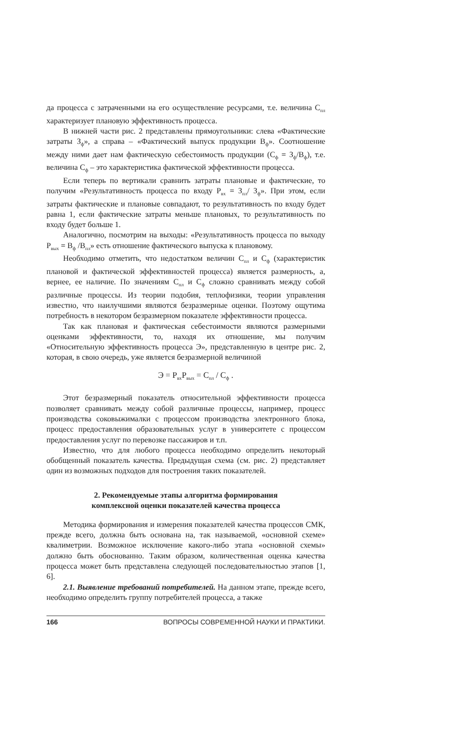да процесса с затраченными на его осуществление ресурсами, т.е. величина С<sub>пл</sub> характеризует плановую эффективность процесса.
В нижней части рис. 2 представлены прямоугольники: слева «Фактические затраты З<sub>ф</sub>», а справа – «Фактический выпуск продукции В<sub>ф</sub>». Соотношение между ними дает нам фактическую себестоимость продукции (С<sub>ф</sub> = З<sub>ф</sub>/В<sub>ф</sub>), т.е. величина С<sub>ф</sub> – это характеристика фактической эффективности процесса.
Если теперь по вертикали сравнить затраты плановые и фактические, то получим «Результативность процесса по входу Р<sub>вх</sub> = З<sub>пл</sub>/ З<sub>ф</sub>». При этом, если затраты фактические и плановые совпадают, то результативность по входу будет равна 1, если фактические затраты меньше плановых, то результативность по входу будет больше 1.
Аналогично, посмотрим на выходы: «Результативность процесса по выходу Р<sub>вых</sub> = В<sub>ф</sub> /В<sub>пл</sub>» есть отношение фактического выпуска к плановому.
Необходимо отметить, что недостатком величин С<sub>пл</sub> и С<sub>ф</sub> (характеристик плановой и фактической эффективностей процесса) является размерность, а, вернее, ее наличие. По значениям С<sub>пл</sub> и С<sub>ф</sub> сложно сравнивать между собой различные процессы. Из теории подобия, теплофизики, теории управления известно, что наилучшими являются безразмерные оценки. Поэтому ощутима потребность в некотором безразмерном показателе эффективности процесса.
Так как плановая и фактическая себестоимости являются размерными оценками эффективности, то, находя их отношение, мы получим «Относительную эффективность процесса Э», представленную в центре рис. 2, которая, в свою очередь, уже является безразмерной величиной
Э = Р<sub>вх</sub>Р<sub>вых</sub> = С<sub>пл</sub> / С<sub>ф</sub> .
Этот безразмерный показатель относительной эффективности процесса позволяет сравнивать между собой различные процессы, например, процесс производства соковыжималки с процессом производства электронного блока, процесс предоставления образовательных услуг в университете с процессом предоставления услуг по перевозке пассажиров и т.п.
Известно, что для любого процесса необходимо определить некоторый обобщенный показатель качества. Предыдущая схема (см. рис. 2) представляет один из возможных подходов для построения таких показателей.
2. Рекомендуемые этапы алгоритма формирования
комплексной оценки показателей качества процесса
Методика формирования и измерения показателей качества процессов СМК, прежде всего, должна быть основана на, так называемой, «основной схеме» квалиметрии. Возможное исключение какого-либо этапа «основной схемы» должно быть обоснованно. Таким образом, количественная оценка качества процесса может быть представлена следующей последовательностью этапов [1, 6].
2.1. Выявление требований потребителей. На данном этапе, прежде всего, необходимо определить группу потребителей процесса, а также
166 ВОПРОСЫ СОВРЕМЕННОЙ НАУКИ И ПРАКТИКИ.